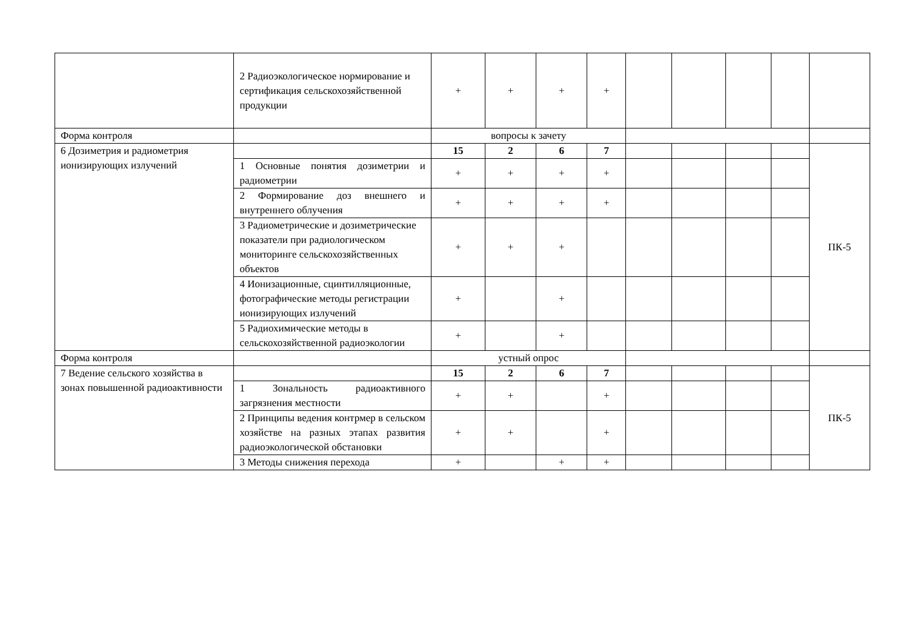| | 2 Радиоэкологическое нормирование и сертификация сельскохозяйственной продукции | + | + | + | + | | | | | |
| Форма контроля | | вопросы к зачету | | | | | | | | |
| 6 Дозиметрия и радиометрия ионизирующих излучений | | 15 | 2 | 6 | 7 | | | | | ПК-5 |
| | 1 Основные понятия дозиметрии и радиометрии | + | + | + | + | | | | | |
| | 2 Формирование доз внешнего и внутреннего облучения | + | + | + | + | | | | | |
| | 3 Радиометрические и дозиметрические показатели при радиологическом мониторинге сельскохозяйственных объектов | + | + | + | | | | | | |
| | 4 Ионизационные, сцинтилляционные, фотографические методы регистрации ионизирующих излучений | + | | + | | | | | | |
| | 5 Радиохимические методы в сельскохозяйственной радиоэкологии | + | | + | | | | | | |
| Форма контроля | | устный опрос | | | | | | | | |
| 7 Ведение сельского хозяйства в зонах повышенной радиоактивности | | 15 | 2 | 6 | 7 | | | | | ПК-5 |
| | 1 Зональность радиоактивного загрязнения местности | + | + | | + | | | | | |
| | 2 Принципы ведения контрмер в сельском хозяйстве на разных этапах развития радиоэкологической обстановки | + | + | | + | | | | | |
| | 3 Методы снижения перехода | + | | + | + | | | | | |